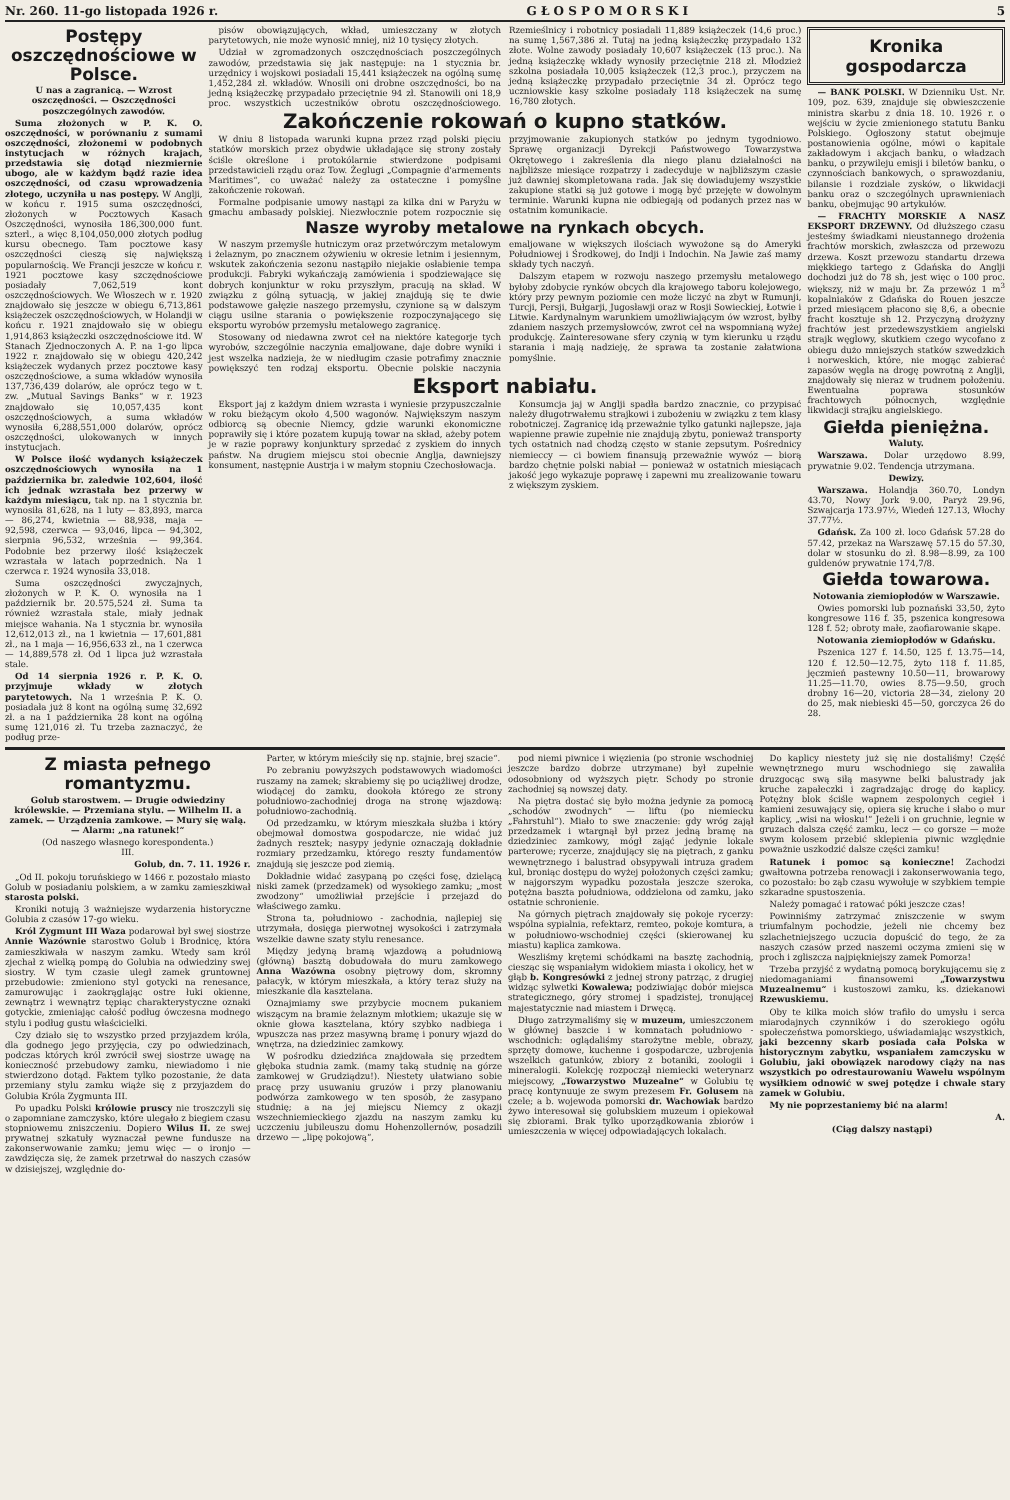Nr. 260. 11-go listopada 1926 r. G Ł O S P O M O R S K I 5
Postępy oszczędnościowe w Polsce.
U nas a zagranicą. — Wzrost oszczędności. — Oszczędności poszczególnych zawodów.
Suma złożonych w P. K. O. oszczędności, w porównaniu z sumami oszczędności, złożonemi w podobnych instytucjach w różnych krajach, przedstawia się dotąd niezmiernie ubogo, ale w każdym bądź razie idea oszczędności, od czasu wprowadzenia złotego, uczyniła u nas postępy. W Anglji, w końcu r. 1915 suma oszczędności, złożonych w Pocztowych Kasach Oszczędności, wynosiła 186,300,000 funt. szterl., a więc 8,104,050,000 złotych podług kursu obecnego. Tam pocztowe kasy oszczędności cieszą się największą popularnością. We Francji jeszcze w końcu r. 1921 pocztowe kasy szczędnościowe posiadały 7,062,519 kont oszczędnościowych. We Włoszech w r. 1920 znajdowało się jeszcze w obiegu 6,713,861 książeczek oszczędnościowych, w Holandji w końcu r. 1921 znajdowało się w obiegu 1,914,863 książeczki oszczędnościowe itd. W Stanach Zjednoczonych A. P. na 1-go lipca 1922 r. znajdowało się w obiegu 420,242 książeczek wydanych przez pocztowe kasy oszczędnościowe, a suma wkładów wynosiła 137,736,439 dolarów, ale oprócz tego w t. zw. „Mutual Savings Banks“ w r. 1923 znajdowało się 10,057,435 kont oszczędnościowych, a suma wkładów wynosiła 6,288,551,000 dolarów, oprócz oszczędności, ulokowanych w innych instytucjach.
W Polsce ilość wydanych książeczek oszczędnościowych wynosiła na 1 października br. zaledwie 102,604, ilość ich jednak wzrastała bez przerwy w każdym miesiącu, tak np. na 1 stycznia br. wynosiła 81,628, na 1 luty — 83,893, marca — 86,274, kwietnia — 88,938, maja — 92,598, czerwca — 93,046, lipca — 94,302, sierpnia 96,532, września — 99,364. Podobnie bez przerwy ilość książeczek wzrastała w latach poprzednich. Na 1 czerwca r. 1924 wynosiła 33,018.
Suma oszczędności zwyczajnych, złożonych w P. K. O. wynosiła na 1 październik br. 20.575,524 zł. Suma ta również wzrastała stale, miały jednak miejsce wahania. Na 1 stycznia br. wynosiła 12,612,013 zł., na 1 kwietnia — 17,601,881 zł., na 1 maja — 16,956,633 zł., na 1 czerwca — 14,889,578 zł. Od 1 lipca już wzrastała stale.
Od 14 sierpnia 1926 r. P. K. O. przyjmuje wkłady w złotych parytetowych. Na 1 września P. K. O. posiadała już 8 kont na ogólną sumę 32,692 zł. a na 1 października 28 kont na ogólną sumę 121,016 zł. Tu trzeba zaznaczyć, że podług prze-
pisów obowiązujących, wkład, umieszczany w złotych parytetowych, nie może wynosić mniej, niż 10 tysięcy złotych.
Udział w zgromadzonych oszczędnościach poszczególnych zawodów, przedstawia się jak następuje: na 1 stycznia br. urzędnicy i wojskowi posiadali 15,441 książeczek na ogólną sumę 1,452,284 zł. wkładów. Wnosili oni drobne oszczędności, bo na jedną książeczkę przypadało przeciętnie 94 zł. Stanowili oni 18,9 proc. wszystkich uczestników obrotu oszczędnościowego. Rzemieślnicy i robotnicy posiadali 11,889 książeczek (14,6 proc.) na sumę 1,567,386 zł. Tutaj na jedną książeczkę przypadało 132 złote. Wolne zawody posiadały 10,607 książeczek (13 proc.). Na jedną książeczkę wkłady wynosiły przeciętnie 218 zł. Młodzież szkolna posiadała 10,005 książeczek (12,3 proc.), przyczem na jedną książeczkę przypadało przeciętnie 34 zł. Oprócz tego uczniowskie kasy szkolne posiadały 118 książeczek na sumę 16,780 złotych.
Zakończenie rokowań o kupno statków.
W dniu 8 listopada warunki kupna przez rząd polski pięciu statków morskich przez obydwie układające się strony zostały ściśle określone i protokólarnie stwierdzone podpisami przedstawicieli rządu oraz Tow. Żeglugi „Compagnie d'armements Maritimes“, co uważać należy za ostateczne i pomyślne zakończenie rokowań.
Formalne podpisanie umowy nastąpi za kilka dni w Paryżu w gmachu ambasady polskiej. Niezwłocznie potem rozpocznie się przyjmowanie zakupionych statków po jednym tygodniowo. Sprawę organizacji Dyrekcji Państwowego Towarzystwa Okrętowego i zakreślenia dla niego planu działalności na najbliższe miesiące rozpatrzy i zadecyduje w najbliższym czasie już dawniej skompletowana rada. Jak się dowiadujemy wszystkie zakupione statki są już gotowe i mogą być przejęte w dowolnym terminie. Warunki kupna nie odbiegają od podanych przez nas w ostatnim komunikacie.
Nasze wyroby metalowe na rynkach obcych.
W naszym przemyśle hutniczym oraz przetwórczym metalowym i żelaznym, po znacznem ożywieniu w okresie letnim i jesiennym, wskutek zakończenia sezonu nastąpiło niejakie osłabienie tempa produkcji. Fabryki wykańczają zamówienia i spodziewające się dobrych konjunktur w roku przyszłym, pracują na skład. W związku z gólną sytuacją, w jakiej znajdują się te dwie podstawowe gałęzie naszego przemysłu, czynione są w dalszym ciągu usilne starania o powiększenie rozpoczynającego się eksportu wyrobów przemysłu metalowego zagranicę.
Stosowany od niedawna zwrot ceł na niektóre kategorje tych wyrobów, szczególnie naczynia emaljowane, daje dobre wyniki i jest wszelka nadzieja, że w niedługim czasie potrafimy znacznie powiększyć ten rodzaj eksportu. Obecnie polskie naczynia emaljowane w większych ilościach wywożone są do Ameryki Południowej i Środkowej, do Indji i Indochin. Na Jawie zaś mamy składy tych naczyń.
Dalszym etapem w rozwoju naszego przemysłu metalowego byłoby zdobycie rynków obcych dla krajowego taboru kolejowego, który przy pewnym poziomie cen może liczyć na zbyt w Rumunji, Turcji, Persji, Bułgarji, Jugosławji oraz w Rosji Sowieckiej, Łotwie i Litwie. Kardynalnym warunkiem umożliwiającym ów wzrost, byłby zdaniem naszych przemysłowców, zwrot ceł na wspomnianą wyżej produkcję. Zainteresowane sfery czynią w tym kierunku u rządu starania i mają nadzieję, że sprawa ta zostanie załatwiona pomyślnie.
Eksport nabiału.
Eksport jaj z każdym dniem wzrasta i wyniesie przypuszczalnie w roku bieżącym około 4,500 wagonów. Największym naszym odbiorcą są obecnie Niemcy, gdzie warunki ekonomiczne poprawiły się i które pozatem kupują towar na skład, ażeby potem je w razie poprawy konjunktury sprzedać z zyskiem do innych państw. Na drugiem miejscu stoi obecnie Anglja, dawniejszy konsument, następnie Austrja i w małym stopniu Czechosłowacja.
Konsumcja jaj w Anglji spadła bardzo znacznie, co przypisać należy długotrwałemu strajkowi i zubożeniu w związku z tem klasy robotniczej. Zagranicę idą przeważnie tylko gatunki najlepsze, jaja wapienne prawie zupełnie nie znajdują zbytu, ponieważ transporty tych ostatnich nad chodzą często w stanie zepsutym. Pośrednicy niemieccy — ci bowiem finansują przeważnie wywóz — biorą bardzo chętnie polski nabiał — ponieważ w ostatnich miesiącach jakość jego wykazuje poprawę i zapewni mu zrealizowanie towaru z większym zyskiem.
Kronika gospodarcza
— BANK POLSKI. W Dzienniku Ust. Nr. 109, poz. 639, znajduje się obwieszczenie ministra skarbu z dnia 18. 10. 1926 r. o wejściu w życie zmienionego statutu Banku Polskiego. Ogłoszony statut obejmuje postanowienia ogólne, mówi o kapitale zakładowym i akcjach banku, o władzach banku, o przywileju emisji i biletów banku, o czynnościach bankowych, o sprawozdaniu, bilansie i rozdziale zysków, o likwidacji banku oraz o szczególnych uprawnieniach banku, obejmując 90 artykułów.
— FRACHTY MORSKIE A NASZ EKSPORT DRZEWNY. Od dłuższego czasu jesteśmy świadkami nieustannego drożenia frachtów morskich, zwłaszcza od przewozu drzewa. Koszt przewozu standartu drzewa miękkiego tartego z Gdańska do Anglji dochodzi już do 78 sh, jest więc o 100 proc. większy, niż w maju br. Za przewóz 1 m<sup>3</sup> kopalniaków z Gdańska do Rouen jeszcze przed miesiącem płacono się 8,6, a obecnie fracht kosztuje sh 12. Przyczyną drożyzny frachtów jest przedewszystkiem angielski strajk węglowy, skutkiem czego wycofano z obiegu dużo mniejszych statków szwedzkich i norweskich, które, nie mogąc zabierać zapasów węgla na drogę powrotną z Anglji, znajdowały się nieraz w trudnem położeniu. Ewentualna poprawa stosunków frachtowych północnych, względnie likwidacji strajku angielskiego.
Giełda pieniężna.
Waluty.
Warszawa. Dolar urzędowo 8.99, prywatnie 9.02. Tendencja utrzymana.
Dewizy.
Warszawa. Holandja 360.70, Londyn 43.70, Nowy Jork 9.00, Paryż 29.96, Szwajcarja 173.97½, Wiedeń 127.13, Włochy 37.77½.
Gdańsk. Za 100 zł. loco Gdańsk 57.28 do 57.42, przekaz na Warszawę 57.15 do 57.30, dolar w stosunku do zł. 8.98—8.99, za 100 guldenów prywatnie 174,7/8.
Giełda towarowa.
Notowania ziemiopłodów w Warszawie.
Owies pomorski lub poznański 33,50, żyto kongresowe 116 f. 35, pszenica kongresowa 128 f. 52; obroty małe, zaofiarowanie skąpe.
Notowania ziemiopłodów w Gdańsku.
Pszenica 127 f. 14.50, 125 f. 13.75—14, 120 f. 12.50—12.75, żyto 118 f. 11.85, jęczmień pastewny 10.50—11, browarowy 11.25—11.70, owies 8.75—9.50, groch drobny 16—20, victoria 28—34, zielony 20 do 25, mak niebieski 45—50, gorczyca 26 do 28.
Z miasta pełnego romantyzmu.
Golub starostwem. — Drugie odwiedziny królewskie. — Przemiana stylu. — Wilhelm II. a zamek. — Urządzenia zamkowe. — Mury się walą. — Alarm: „na ratunek!“
(Od naszego własnego korespondenta.)
III.
Golub, dn. 7. 11. 1926 r.
„Od II. pokoju toruńskiego w 1466 r. pozostało miasto Golub w posiadaniu polskiem, a w zamku zamieszkiwał starosta polski.
Kroniki notują 3 ważniejsze wydarzenia historyczne Golubia z czasów 17-go wieku.
Król Zygmunt III Waza podarował był swej siostrze Annie Wazównie starostwo Golub i Brodnicę, która zamieszkiwała w naszym zamku. Wtedy sam król zjechał z wielką pompą do Golubia na odwiedziny swej siostry. W tym czasie uległ zamek gruntownej przebudowie: zmieniono styl gotycki na renesance, zamurowując i zaokrąglając ostre łuki okienne, zewnątrz i wewnątrz tępiąc charakterystyczne oznaki gotyckie, zmieniając całość podług ówczesna modnego stylu i podług gustu właścicielki.
Czy działo się to wszystko przed przyjazdem króla, dla godnego jego przyjęcia, czy po odwiedzinach, podczas których król zwrócił swej siostrze uwagę na konieczność przebudowy zamku, niewiadomo i nie stwierdzono dotąd. Faktem tylko pozostanie, że data przemiany stylu zamku wiąże się z przyjazdem do Golubia Króla Zygmunta III.
Po upadku Polski królowie pruscy nie troszczyli się o zapomniane zamczysko, które ulegało z biegiem czasu stopniowemu zniszczeniu. Dopiero Wilus II. ze swej prywatnej szkatuły wyznaczał pewne fundusze na zakonserwowanie zamku; jemu więc — o ironjo — zawdzięcza się, że zamek przetrwał do naszych czasów w dzisiejszej, względnie do-
Parter, w którym mieściły się np. stajnie, brej szacie“.
Po zebraniu powyższych podstawowych wiadomości ruszamy na zamek; skrabiemy się po uciążliwej drodze, wiodącej do zamku, dookoła którego ze strony południowo-zachodniej droga na stronę wjazdową: południowo-zachodnią.
Od przedzamku, w którym mieszkała służba i który obejmował domostwa gospodarcze, nie widać już żadnych resztek; nasypy jedynie oznaczają dokładnie rozmiary przedzamku, którego reszty fundamentów znajdują się jeszcze pod ziemią.
Dokładnie widać zasypaną po części fosę, dzielącą niski zamek (przedzamek) od wysokiego zamku; „most zwodzony“ umożliwiał przejście i przejazd do właściwego zamku.
Strona ta, południowo - zachodnia, najlepiej się utrzymała, dosięga pierwotnej wysokości i zatrzymała wszelkie dawne szaty stylu renesance.
Między jedyną bramą wjazdową a południową (główną) basztą dobudowała do muru zamkowego Anna Wazówna osobny piętrowy dom, skromny pałacyk, w którym mieszkała, a który teraz służy na mieszkanie dla kasztelana.
Oznajmiamy swe przybycie mocnem pukaniem wiszącym na bramie żelaznym młotkiem; ukazuje się w oknie głowa kasztelana, który szybko nadbiega i wpuszcza nas przez masywną bramę i ponury wjazd do wnętrza, na dziedziniec zamkowy.
W pośrodku dziedzińca znajdowała się przedtem głęboka studnia zamk. (mamy taką studnię na górze zamkowej w Grudziądzu!). Niestety ułatwiano sobie pracę przy usuwaniu gruzów i przy planowaniu podwórza zamkowego w ten sposób, że zasypano studnię; a na jej miejscu Niemcy z okazji wszechniemieckiego zjazdu na naszym zamku ku uczczeniu jubileuszu domu Hohenzollernów, posadzili drzewo — „lipę pokojową“,
pod niemi piwnice i więzienia (po stronie wschodniej jeszcze bardzo dobrze utrzymane) był zupełnie odosobniony od wyższych piętr. Schody po stronie zachodniej są nowszej daty.
Na piętra dostać się było można jedynie za pomocą „schodów zwodnych“ — liftu (po niemiecku „Fahrstuhl“). Miało to swe znaczenie: gdy wróg zajął przedzamek i wtargnął był przez jedną bramę na dziedziniec zamkowy, mógł zająć jedynie lokale parterowe; rycerze, znajdujący się na piętrach, z ganku wewnętrznego i balustrad obsypywali intruza gradem kul, broniąc dostępu do wyżej położonych części zamku; w najgorszym wypadku pozostała jeszcze szeroka, potężna baszta południowa, oddzielona od zamku, jako ostatnie schronienie.
Na górnych piętrach znajdowały się pokoje rycerzy: wspólna sypialnia, refektarz, remteo, pokoje komtura, a w południowo-wschodniej części (skierowanej ku miastu) kaplica zamkowa.
Weszliśmy krętemi schódkami na basztę zachodnią, ciesząc się wspaniałym widokiem miasta i okolicy, het w głąb b. Kongresówki z jednej strony patrząc, z drugiej widząc sylwetki Kowalewa; podziwiając dobór miejsca strategicznego, góry stromej i spadzistej, tronującej majestatycznie nad miastem i Drwęcą.
Długo zatrzymaliśmy się w muzeum, umieszczonem w głównej baszcie i w komnatach południowo - wschodnich: oglądaliśmy starożytne meble, obrazy, sprzęty domowe, kuchenne i gospodarcze, uzbrojenia wszelkich gatunków, zbiory z botaniki, zoologii i mineralogii. Kolekcję rozpoczął niemiecki weterynarz miejscowy, „Towarzystwo Muzealne“ w Golubiu tę pracę kontynuuje ze swym prezesem Fr. Golusem na czele; a b. wojewoda pomorski dr. Wachowiak bardzo żywo interesował się golubskiem muzeum i opiekował się zbiorami. Brak tylko uporządkowania zbiorów i umieszczenia w więcej odpowiadających lokalach.
Do kaplicy niestety już się nie dostaliśmy! Część wewnętrznego muru wschodniego się zawaliła druzgocąc swą siłą masywne belki balustrady jak kruche zapałeczki i zagradzając drogę do kaplicy. Potężny blok ściśle wapnem zespolonych cegieł i kamieni zesuwający się, opiera się kruche i słabo o mur kaplicy, „wisi na włosku!“ Jeżeli i on gruchnie, legnie w gruzach dalsza część zamku, lecz — co gorsze — może swym kolosem przebić sklepienia piwnic względnie poważnie uszkodzić dalsze części zamku!
Ratunek i pomoc są konieczne! Zachodzi gwałtowna potrzeba renowacji i zakonserwowania tego, co pozostało: bo ząb czasu wywołuje w szybkiem tempie szkaradne spustoszenia.
Należy pomagać i ratować póki jeszcze czas!
Powinniśmy zatrzymać zniszczenie w swym triumfalnym pochodzie, jeżeli nie chcemy bez szlachetniejszego uczucia dopuścić do tego, że za naszych czasów przed naszemi oczyma zmieni się w proch i zgliszcza najpiękniejszy zamek Pomorza!
Trzeba przyjść z wydatną pomocą borykującemu się z niedomaganiami finansowemi „Towarzystwu Muzealnemu“ i kustoszowi zamku, ks. dziekanowi Rzewuskiemu.
Oby te kilka moich słów trafiło do umysłu i serca miarodajnych czynników i do szerokiego ogółu społeczeństwa pomorskiego, uświadamiając wszystkich, jaki bezcenny skarb posiada cała Polska w historycznym zabytku, wspaniałem zamczysku w Golubiu, jaki obowiązek narodowy ciąży na nas wszystkich po odrestaurowaniu Wawelu wspólnym wysiłkiem odnowić w swej potędze i chwale stary zamek w Golubiu.
My nie poprzestaniemy bić na alarm!
A.
(Ciąg dalszy nastąpi)